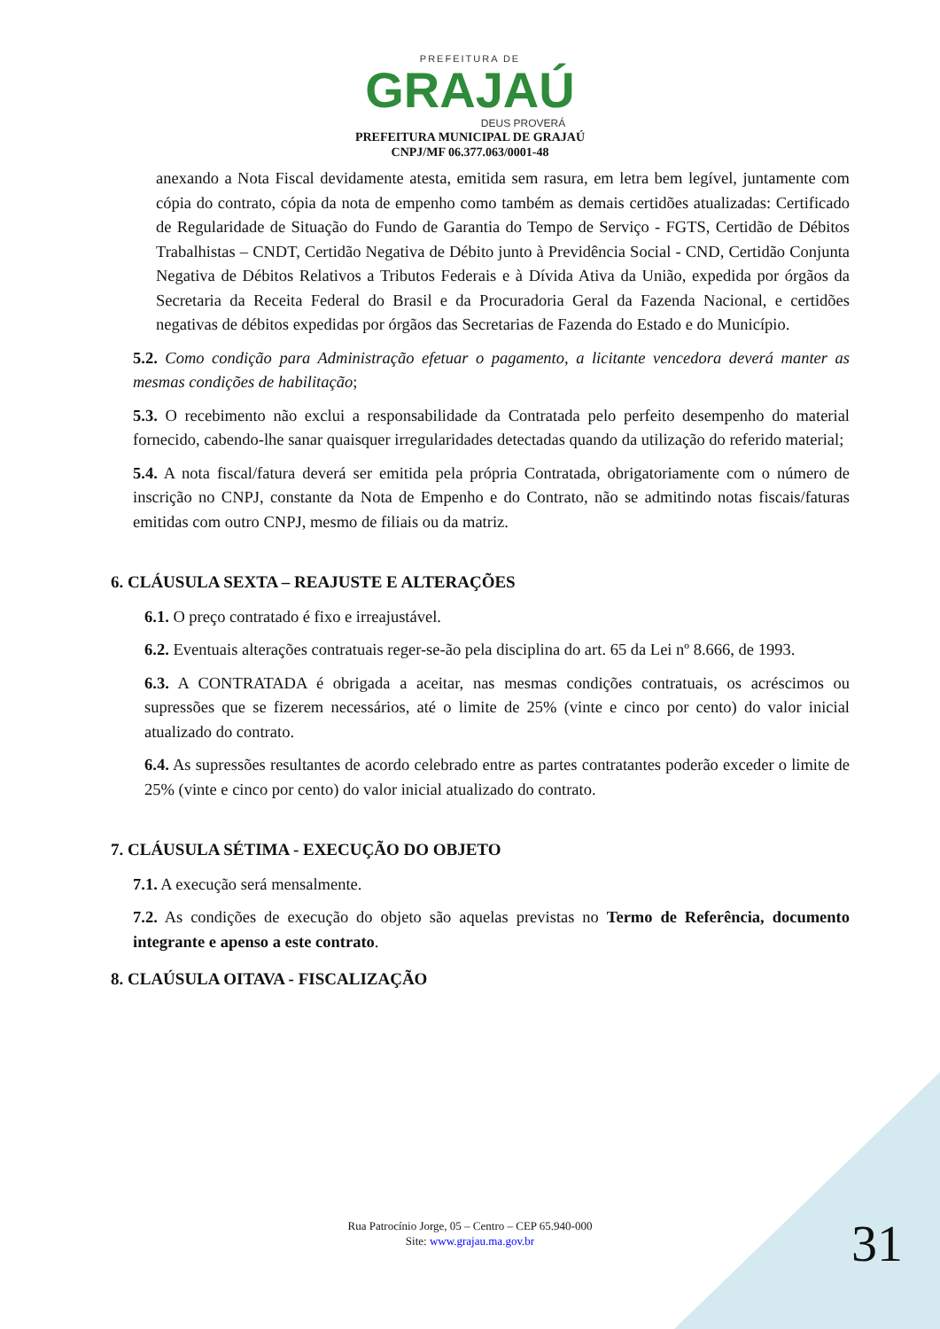PREFEITURA DE
GRAJAÚ
DEUS PROVERÁ
PREFEITURA MUNICIPAL DE GRAJAÚ
CNPJ/MF 06.377.063/0001-48
anexando a Nota Fiscal devidamente atesta, emitida sem rasura, em letra bem legível, juntamente com cópia do contrato, cópia da nota de empenho como também as demais certidões atualizadas: Certificado de Regularidade de Situação do Fundo de Garantia do Tempo de Serviço - FGTS, Certidão de Débitos Trabalhistas – CNDT, Certidão Negativa de Débito junto à Previdência Social - CND, Certidão Conjunta Negativa de Débitos Relativos a Tributos Federais e à Dívida Ativa da União, expedida por órgãos da Secretaria da Receita Federal do Brasil e da Procuradoria Geral da Fazenda Nacional, e certidões negativas de débitos expedidas por órgãos das Secretarias de Fazenda do Estado e do Município.
5.2. Como condição para Administração efetuar o pagamento, a licitante vencedora deverá manter as mesmas condições de habilitação;
5.3. O recebimento não exclui a responsabilidade da Contratada pelo perfeito desempenho do material fornecido, cabendo-lhe sanar quaisquer irregularidades detectadas quando da utilização do referido material;
5.4. A nota fiscal/fatura deverá ser emitida pela própria Contratada, obrigatoriamente com o número de inscrição no CNPJ, constante da Nota de Empenho e do Contrato, não se admitindo notas fiscais/faturas emitidas com outro CNPJ, mesmo de filiais ou da matriz.
6. CLÁUSULA SEXTA – REAJUSTE E ALTERAÇÕES
6.1. O preço contratado é fixo e irreajustável.
6.2. Eventuais alterações contratuais reger-se-ão pela disciplina do art. 65 da Lei nº 8.666, de 1993.
6.3. A CONTRATADA é obrigada a aceitar, nas mesmas condições contratuais, os acréscimos ou supressões que se fizerem necessários, até o limite de 25% (vinte e cinco por cento) do valor inicial atualizado do contrato.
6.4. As supressões resultantes de acordo celebrado entre as partes contratantes poderão exceder o limite de 25% (vinte e cinco por cento) do valor inicial atualizado do contrato.
7. CLÁUSULA SÉTIMA - EXECUÇÃO DO OBJETO
7.1. A execução será mensalmente.
7.2. As condições de execução do objeto são aquelas previstas no Termo de Referência, documento integrante e apenso a este contrato.
8. CLAÚSULA OITAVA - FISCALIZAÇÃO
Rua Patrocínio Jorge, 05 – Centro – CEP 65.940-000
Site: www.grajau.ma.gov.br
31